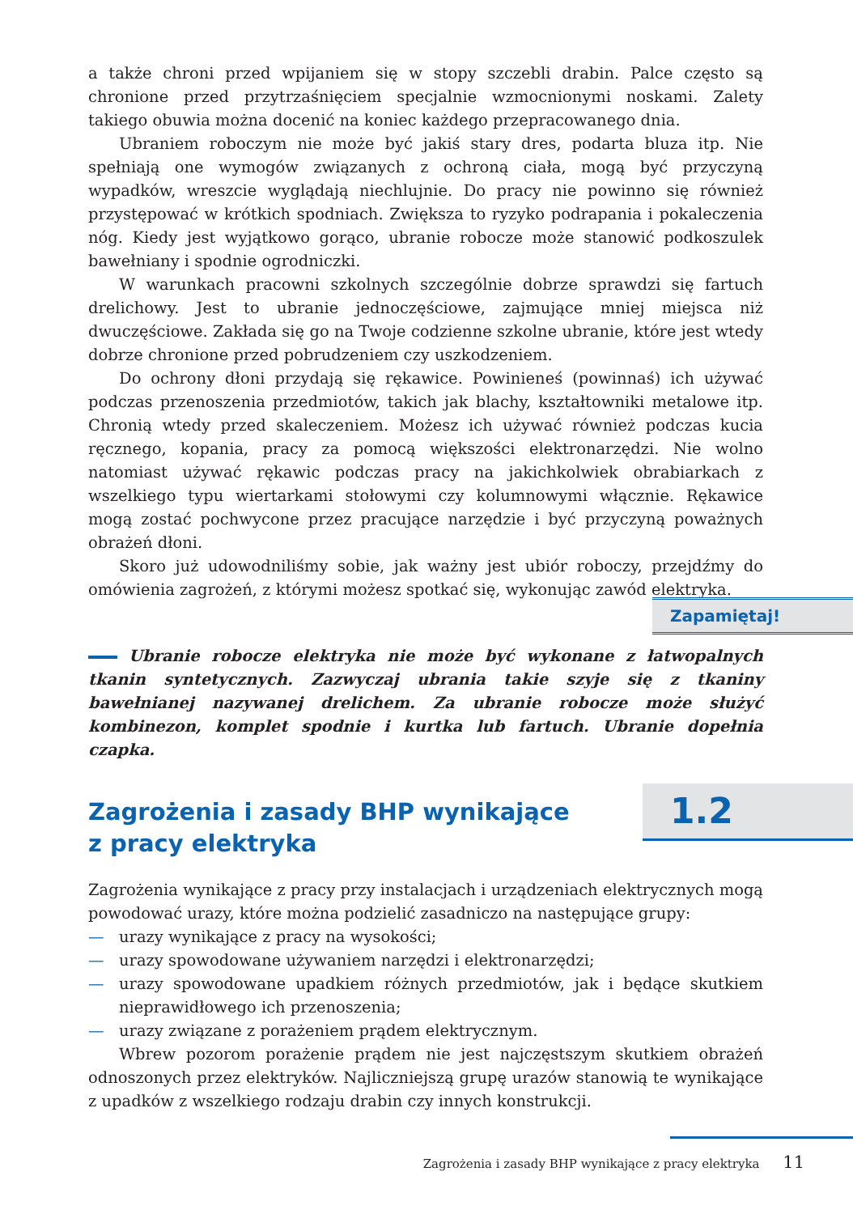a także chroni przed wpijaniem się w stopy szczebli drabin. Palce często są chronione przed przytrzaśnięciem specjalnie wzmocnionymi noskami. Zalety takiego obuwia można docenić na koniec każdego przepracowanego dnia.
Ubraniem roboczym nie może być jakiś stary dres, podarta bluza itp. Nie spełniają one wymogów związanych z ochroną ciała, mogą być przyczyną wypadków, wreszcie wyglądają niechlujnie. Do pracy nie powinno się również przystępować w krótkich spodniach. Zwiększa to ryzyko podrapania i pokaleczenia nóg. Kiedy jest wyjątkowo gorąco, ubranie robocze może stanowić podkoszulek bawełniany i spodnie ogrodniczki.
W warunkach pracowni szkolnych szczególnie dobrze sprawdzi się fartuch drelichowy. Jest to ubranie jednoczęściowe, zajmujące mniej miejsca niż dwuczęściowe. Zakłada się go na Twoje codzienne szkolne ubranie, które jest wtedy dobrze chronione przed pobrudzeniem czy uszkodzeniem.
Do ochrony dłoni przydają się rękawice. Powinieneś (powinnaś) ich używać podczas przenoszenia przedmiotów, takich jak blachy, kształtowniki metalowe itp. Chronią wtedy przed skaleczeniem. Możesz ich używać również podczas kucia ręcznego, kopania, pracy za pomocą większości elektronarzędzi. Nie wolno natomiast używać rękawic podczas pracy na jakichkolwiek obrabiarkach z wszelkiego typu wiertarkami stołowymi czy kolumnowymi włącznie. Rękawice mogą zostać pochwycone przez pracujące narzędzie i być przyczyną poważnych obrażeń dłoni.
Skoro już udowodniliśmy sobie, jak ważny jest ubiór roboczy, przejdźmy do omówienia zagrożeń, z którymi możesz spotkać się, wykonując zawód elektryka.
Zapamiętaj!
Ubranie robocze elektryka nie może być wykonane z łatwopalnych tkanin syntetycznych. Zazwyczaj ubrania takie szyje się z tkaniny bawełnianej nazywanej drelichem. Za ubranie robocze może służyć kombinezon, komplet spodnie i kurtka lub fartuch. Ubranie dopełnia czapka.
1.2
Zagrożenia i zasady BHP wynikające
z pracy elektryka
Zagrożenia wynikające z pracy przy instalacjach i urządzeniach elektrycznych mogą powodować urazy, które można podzielić zasadniczo na następujące grupy:
— urazy wynikające z pracy na wysokości;
— urazy spowodowane używaniem narzędzi i elektronarzędzi;
— urazy spowodowane upadkiem różnych przedmiotów, jak i będące skutkiem nieprawidłowego ich przenoszenia;
— urazy związane z porażeniem prądem elektrycznym.
Wbrew pozorom porażenie prądem nie jest najczęstszym skutkiem obrażeń odnoszonych przez elektryków. Najliczniejszą grupę urazów stanowią te wynikające z upadków z wszelkiego rodzaju drabin czy innych konstrukcji.
Zagrożenia i zasady BHP wynikające z pracy elektryka 11